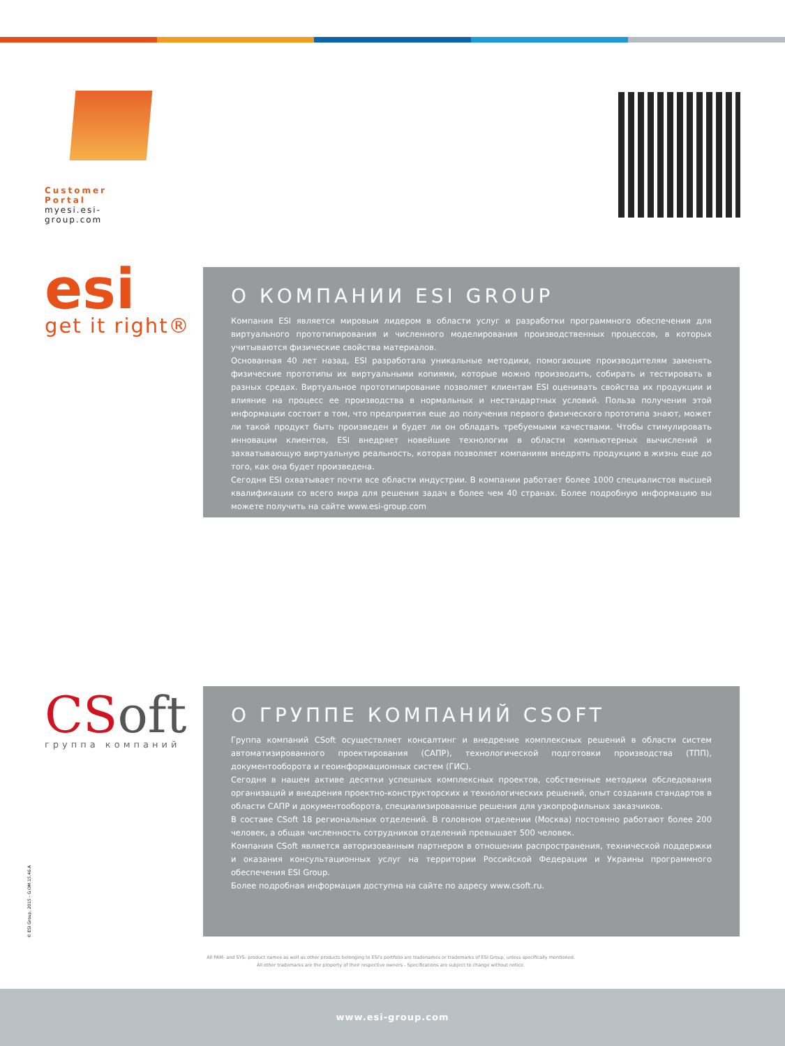Customer Portal
myesi.esi-group.com
esi
get it right®
О КОМПАНИИ ESI GROUP
Компания ESI является мировым лидером в области услуг и разработки программного обеспечения для виртуального прототипирования и численного моделирования производственных процессов, в которых учитываются физические свойства материалов.
Основанная 40 лет назад, ESI разработала уникальные методики, помогающие производителям заменять физические прототипы их виртуальными копиями, которые можно производить, собирать и тестировать в разных средах. Виртуальное прототипирование позволяет клиентам ESI оценивать свойства их продукции и влияние на процесс ее производства в нормальных и нестандартных условий. Польза получения этой информации состоит в том, что предприятия еще до получения первого физического прототипа знают, может ли такой продукт быть произведен и будет ли он обладать требуемыми качествами. Чтобы стимулировать инновации клиентов, ESI внедряет новейшие технологии в области компьютерных вычислений и захватывающую виртуальную реальность, которая позволяет компаниям внедрять продукцию в жизнь еще до того, как она будет произведена.
Сегодня ESI охватывает почти все области индустрии. В компании работает более 1000 специалистов высшей квалификации со всего мира для решения задач в более чем 40 странах. Более подробную информацию вы можете получить на сайте www.esi-group.com
CS oft
группа компаний
О ГРУППЕ КОМПАНИЙ CSOFT
Группа компаний CSoft осуществляет консалтинг и внедрение комплексных решений в области систем автоматизированного проектирования (САПР), технологической подготовки производства (ТПП), документооборота и геоинформационных систем (ГИС).
Сегодня в нашем активе десятки успешных комплексных проектов, собственные методики обследования организаций и внедрения проектно-конструкторских и технологических решений, опыт создания стандартов в области САПР и документооборота, специализированные решения для узкопрофильных заказчиков.
В составе CSoft 18 региональных отделений. В головном отделении (Москва) постоянно работают более 200 человек, а общая численность сотрудников отделений превышает 500 человек.
Компания CSoft является авторизованным партнером в отношении распространения, технической поддержки и оказания консультационных услуг на территории Российской Федерации и Украины программного обеспечения ESI Group.
Более подробная информация доступна на сайте по адресу www.csoft.ru.
© ESI Group, 2015 - G.OM.15.46.A
All PAM- and SYS- product names as well as other products belonging to ESI's portfolio are tradenames or trademarks of ESI Group, unless specifically mentioned.
All other trademarks are the property of their respective owners - Specifications are subject to change without notice.
www.esi-group.com